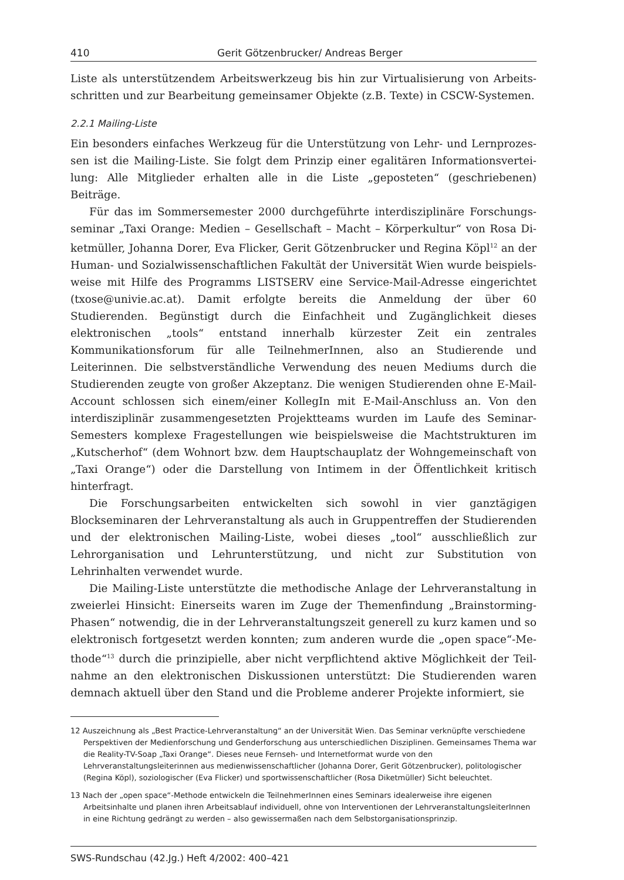410 Gerit Götzenbrucker/ Andreas Berger
Liste als unterstützendem Arbeitswerkzeug bis hin zur Virtualisierung von Arbeits­schritten und zur Bearbeitung gemeinsamer Objekte (z.B. Texte) in CSCW-Systemen.
2.2.1 Mailing-Liste
Ein besonders einfaches Werkzeug für die Unterstützung von Lehr- und Lernprozes­sen ist die Mailing-Liste. Sie folgt dem Prinzip einer egalitären Informationsvertei­lung: Alle Mitglieder erhalten alle in die Liste „geposteten“ (geschriebenen) Beiträge.
Für das im Sommersemester 2000 durchgeführte interdisziplinäre Forschungs­seminar „Taxi Orange: Medien – Gesellschaft – Macht – Körperkultur“ von Rosa Di­ketmüller, Johanna Dorer, Eva Flicker, Gerit Götzenbrucker und Regina Köpl<sup>12</sup> an der Human- und Sozialwissenschaftlichen Fakultät der Universität Wien wurde beispiels­weise mit Hilfe des Programms LISTSERV eine Service-Mail-Adresse eingerichtet (txo­se@univie.ac.at). Damit erfolgte bereits die Anmeldung der über 60 Studierenden. Begünstigt durch die Einfachheit und Zugänglichkeit dieses elektronischen „tools“ entstand innerhalb kürzester Zeit ein zentrales Kommunikationsforum für alle Teil­nehmerInnen, also an Studierende und Leiterinnen. Die selbstverständliche Verwen­dung des neuen Mediums durch die Studierenden zeugte von großer Akzeptanz. Die wenigen Studierenden ohne E-Mail-Account schlossen sich einem/einer KollegIn mit E-Mail-Anschluss an. Von den interdisziplinär zusammengesetzten Projektteams wur­den im Laufe des Seminar-Semesters komplexe Fragestellungen wie beispielsweise die Machtstrukturen im „Kutscherhof“ (dem Wohnort bzw. dem Hauptschauplatz der Wohn­gemeinschaft von „Taxi Orange“) oder die Darstellung von Intimem in der Öffentlich­keit kritisch hinterfragt.
Die Forschungsarbeiten entwickelten sich sowohl in vier ganztägigen Blocksemin­aren der Lehrveranstaltung als auch in Gruppentreffen der Studierenden und der elek­tronischen Mailing-Liste, wobei dieses „tool“ ausschließlich zur Lehrorganisation und Lehrunterstützung, und nicht zur Substitution von Lehrinhalten verwendet wurde.
Die Mailing-Liste unterstützte die methodische Anlage der Lehrveranstaltung in zweierlei Hinsicht: Einerseits waren im Zuge der Themenfindung „Brainstorming-Phasen“ notwendig, die in der Lehrveranstaltungszeit generell zu kurz kamen und so elektronisch fortgesetzt werden konnten; zum anderen wurde die „open space“-Me­thode“<sup>13</sup> durch die prinzipielle, aber nicht verpflichtend aktive Möglichkeit der Teil­nahme an den elektronischen Diskussionen unterstützt: Die Studierenden waren dem­nach aktuell über den Stand und die Probleme anderer Projekte informiert, sie
12 Auszeichnung als „Best Practice-Lehrveranstaltung“ an der Universität Wien. Das Seminar verknüpfte verschiedene Perspektiven der Medienforschung und Genderforschung aus unterschiedlichen Disziplinen. Gemeinsames Thema war die Reality-TV-Soap „Taxi Orange“. Dieses neue Fernseh- und Internetformat wurde von den Lehrveranstaltungsleiterinnen aus medienwissenschaftlicher (Johanna Dorer, Gerit Götzen­brucker), politologischer (Regina Köpl), soziologischer (Eva Flicker) und sportwissenschaftlicher (Rosa Diketmüller) Sicht beleuchtet.
13 Nach der „open space“-Methode entwickeln die TeilnehmerInnen eines Seminars idealerweise ihre eigenen Arbeitsinhalte und planen ihren Arbeitsablauf individuell, ohne von Interventionen der Lehrveranstal­tungsleiterInnen in eine Richtung gedrängt zu werden – also gewissermaßen nach dem Selbstorganisati­onsprinzip.
SWS-Rundschau (42.Jg.) Heft 4/2002: 400–421